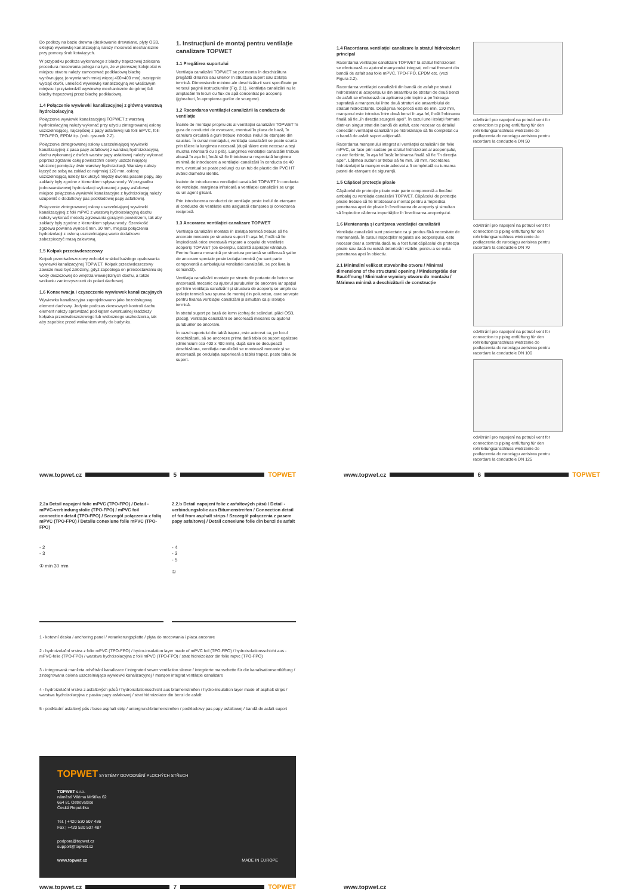Do podłoży na bazie drewna (deskowanie drewniane, płyty OSB, sklejka) wywiewkę kanalizacyjną należy mocować mechanicznie przy pomocy śrub kotwiących.
W przypadku podłoża wykonanego z blachy trapezowej zalecana procedura mocowania polega na tym, że w pierwszej kolejności w miejscu otworu należy zamocować podkładową blachę wyrównującą (o wymiarach mniej więcej 400×400 mm), następnie wyciąć otwór, umieścić wywiewkę kanalizacyjną we właściwym miejscu i przytwierdzić wywiewkę mechanicznie do górnej fali blachy trapezowej przez blachę podkładową.
1.4 Połączenie wywiewki kanalizacyjnej z główną warstwą hydroizolacyjną
Połączenie wywiewki kanalizacyjnej TOPWET z warstwą hydroizolacyjną należy wykonać przy użyciu zintegrowanej osłony uszczelniającej, najczęściej z papy asfaltowej lub folii mPVC, folii TPO-FPO, EPDM itp. (zob. rysunek 2.2).
Połączenie zintegrowanej osłony uszczelniającej wywiewki kanalizacyjnej z pasa papy asfaltowej z warstwą hydroizolacyjną dachu wykonanej z dwóch warstw papy asfaltowej należy wykonać poprzez zgrzanie całej powierzchni osłony uszczelniającej włożonej pomiędzy dwie warstwy hydroizolacji. Warstwy należy łączyć ze sobą na zakład co najmniej 120 mm, osłonę uszczelniającą należy tak ułożyć między dwoma pasami papy, aby zakłady były zgodne z kierunkiem spływu wody. W przypadku jednowarstwowej hydroizolacji wykonanej z papy asfaltowej miejsce połączenia wywiewki kanalizacyjne z hydroizolacją należy uzupełnić o dodatkowy pas podkładowej papy asfaltowej.
Połączenie zintegrowanej osłony uszczelniającej wywiewki kanalizacyjnej z folii mPVC z warstwą hydroizolacyjną dachu należy wykonać metodą zgrzewania gorącym powietrzem, tak aby zakłady były zgodne z kierunkiem spływu wody. Szerokość zgrzewu powinna wynosić min. 30 mm, miejsca połączenia hydroizolacji z osłoną uszczelniającą warto dodatkowo zabezpieczyć masą zalewową.
1.5 Kołpak przeciwdeszczowy
Kołpak przeciwdeszczowy wchodzi w skład każdego opakowania wywiewki kanalizacyjnej TOPWET. Kołpak przeciwdeszczowy zawsze musi być założony, gdyż zapobiega on przedostawaniu się wody deszczowej do wnętrza wewnętrznych dachu, a także wnikaniu zanieczyszczeń do połaci dachowej.
1.6 Konserwacja i czyszczenie wywiewek kanalizacyjnych
Wywiewka kanalizacyjna zaprojektowano jako bezobsługowy element dachowy. Jedynie podczas okresowych kontroli dachu element należy sprawdzać pod kątem ewentualnej kradzieży kołpaka przeciwdeszczowego lub widocznego uszkodzenia, tak aby zapobiec przed wnikaniem wody do budynku.
1. Instrucțiuni de montaj pentru ventilație canalizare TOPWET
1.1 Pregătirea suportului
Ventilația canalizării TOPWET se pot monta în deschizătura pregătită dinainte sau ulterior în structura suport sau izolația termică. Dimensiunile minime ale deschizăturii sunt specificate pe versoul paginii instrucțiunilor (Fig. 2.1). Ventilația canalizării nu le amplasăm în locuri cu flux de apă concentrat pe acoperiș (jgheaburi, în apropierea gurilor de scurgere).
1.2 Racordarea ventilației canalizării la conducta de ventilație
Înainte de montajul propriu-zis al ventilației canalizării TOPWET în gura de conductei de evacuare, eventual în placa de bază, în canelura circulară a gurii trebuie introdus inelul de etanșare din cauciuc. În cursul montajului, ventilația canalizării se poate scurta prin tăiere la lungimea necesară (după tăiere este necesar a teși muchia inferioară cu o pilă). Lungimea ventilației canalizării trebuie aleasă în așa fel, încât să fie întotdeauna respectată lungimea minimă de introducere a ventilației canalizării în conducta de 40 mm, eventual se poate prelungi cu un tub de plastic din PVC HT având diametru identic.
Înainte de introducerea ventilației canalizării TOPWET în conducta de ventilație, marginea inferioară a ventilației canalizării se unge cu un agent glisant.
Prin introducerea conductei de ventilație peste inelul de etanșare al conductei de ventilație este asigurată etanșarea și conectarea reciprocă.
1.3 Ancorarea ventilației canalizare TOPWET
Ventilația canalizării montate în izolația termică trebuie să fie ancorate mecanic pe structura suport în așa fel, încât să fie împiedicată orice eventuală mișcare a coșului de ventilație acoperiș TOPWET (de exemplu, datorită aspirației vântului). Pentru fixarea mecanică pe structura portantă se utilizează șaibe de ancorare speciale peste izolația termică (nu sunt parte componentă a ambalajului ventilației canalizării, se pot livra la comandă).
Ventilația canalizării montate pe structurile portante de beton se ancorează mecanic cu ajutorul șuruburilor de ancorare iar spațiul gol între ventilația canalizării și structura de acoperiș se umple cu izolație termică sau spuma de montaj din poliuretan, care servește pentru fixarea ventilației canalizării și simultan ca și izolație termică.
În stratul suport pe bază de lemn (cofraj de scânduri, plăci OSB, placaj), ventilația canalizării se ancorează mecanic cu ajutorul șuruburilor de ancorare.
În cazul suportului din tablă trapez, este adecvat ca, pe locul deschizăturii, să se ancoreze prima dată tabla de suport egalizare (dimensiuni cca 400 x 400 mm), după care se decupează deschizătura, ventilația canalizării se montează mecanic și se ancorează pe ondulația superioară a tablei trapez, peste tabla de suport.
1.4 Racordarea ventilației canalizare la stratul hidroizolant principal
Racordarea ventilației canalizare TOPWET la stratul hidroizolant se efectuează cu ajutorul manșonului integrat, cel mai frecvent din bandă de asfalt sau folie mPVC, TPO-FPO, EPDM etc. (vezi Figura 2.2).
Racordarea ventilației canalizării din bandă de asfalt pe stratul hidroizolant al acoperișului din ansamblu de straturi de două benzi de asfalt se efectuează cu aplicarea prin topire a pe întreaga suprafață a manșonului între două straturi ale ansamblului de straturi hidroizolante. Depășirea reciprocă este de min. 120 mm, manșonul este introdus între două benzi în așa fel, încât îmbinarea finală să fie „în direcția scurgerii apei". În cazul unei izolații formate dintr-un singur strat din bandă de asfalt, este necesar ca detaliul conectării ventilației canalizării pe hidroizolație să fie completat cu o bandă de asfalt suport adițională.
Racordarea manșonului integrat al ventilației canalizării din folie mPVC, se face prin sudare pe stratul hidroizolant al acoperișului, cu aer fierbinte, în așa fel încât îmbinarea finală să fie "în direcția apei". Lățimea sudurii ar trebui să fie min. 30 mm, racordarea hidroizolației la manșon este adecvat a fi completată cu turnarea pastei de etanșare de siguranță.
1.5 Căpăcel protecție ploaie
Căpăcelul de protecție ploaie este parte componentă a fiecărui ambalaj cu ventilația canalizării TOPWET. Căpăcelul de protecție ploaie trebuie să fie întotdeauna montat pentru a împiedica penetrarea apei de ploaie în învelitoarea de acoperiș și simultan să împiedice căderea impurităților în învelitoarea acoperișului.
1.6 Mentenanța și curățarea ventilației canalizării
Ventilația canalizării sunt proiectate ca și produs fără necesitate de mentenanță. În cursul inspecțiilor regulate ale acoperișului, este necesar doar a controla dacă nu a fost furat căpăcelul de protecția ploaie sau dacă nu există deteriorări vizibile, pentru a se evita penetrarea apei în obiectiv.
2.1 Minimální velikost stavebního otvoru / Minimal dimensions of the structural opening / Mindestgröße der Bauöffnung / Minimalne wymiary otworu do montażu / Mărimea minimă a deschizăturii de construcție
odvětrání pro napojení na potrubí vent for connection to piping entlüftung für den rohrleitungsanschluss wietrzenie do podłączenia do rurociągu aerisirea pentru racordare la conductele DN 50
odvětrání pro napojení na potrubí vent for connection to piping entlüftung für den rohrleitungsanschluss wietrzenie do podłączenia do rurociągu aerisirea pentru racordare la conductele DN 70
odvětrání pro napojení na potrubí vent for connection to piping entlüftung für den rohrleitungsanschluss wietrzenie do podłączenia do rurociągu aerisirea pentru racordare la conductele DN 100
odvětrání pro napojení na potrubí vent for connection to piping entlüftung für den rohrleitungsanschluss wietrzenie do podłączenia do rurociągu aerisirea pentru racordare la conductele DN 125
www.topwet.cz 5 TOPWET www.topwet.cz 6 TOPWET
2.2a Detail napojení folie mPVC (TPO-FPO) / Detail - mPVC-verbindungsfolie (TPO-FPO) / mPVC foil connection detail (TPO-FPO) / Szczegół połączenia z folią mPVC (TPO-FPO) / Detaliu conexiune folie mPVC (TPO-FPO)
2.2.b Detail napojení folie z asfaltových pásů / Detail - verbindungsfolie aus Bitumenstreifen / Connection detail of foil from asphalt strips / Szczegół połączenia z pasem papy asfaltowej / Detail conexiune folie din benzi de asfalt
- 2
- 3
① min 30 mm
- 4
- 3
- 5
①
1 - kotevní deska / anchoring panel / verankerungsplatte / płyta do mocowania / placa ancorare
2 - hydroizolační vrstva z folie mPVC (TPO-FPO) / hydro-insulation layer made of mPVC foil (TPO-FPO) / hydroisolationsschicht aus - mPVC-folie (TPO-FPO) / warstwa hydroizolacyjna z folii mPVC (TPO-FPO) / strat hidroizolator din folie mpvc (TPO-FPO)
3 - integrovaná manžeta odvětrání kanalizace / integrated sewer ventilation sleeve / integrierte manschette für die kanalisationsentlüftung / zintegrowana osłona uszczelniająca wywiewki kanalizacyjnej / manșon integrat ventilație canalizare
4 - hydroizolační vrstva z asfaltových pásů / hydroisolationsschicht aus bitumenstreifen / hydro-insulation layer made of asphalt strips / warstwa hydroizolacyjna z pasów papy asfaltowej / strat hidroizolator din benzi de asfalt
5 - podkladní asfaltový pás / base asphalt strip / untergrund-bitumenstreifen / podkładowy pas papy asfaltowej / bandă de asfalt suport
TOPWET SYSTÉMY ODVODNĚNÍ PLOCHÝCH STŘECH
TOPWET s.r.o.
náměstí Viléma Mrštíka 62
664 81 Ostrovačice
Česká Republika
Tel. | +420 530 507 486
Fax | +420 530 507 487
podpora@topwet.cz
support@topwet.cz
www.topwet.cz MADE IN EUROPE
www.topwet.cz 7 TOPWET www.topwet.cz